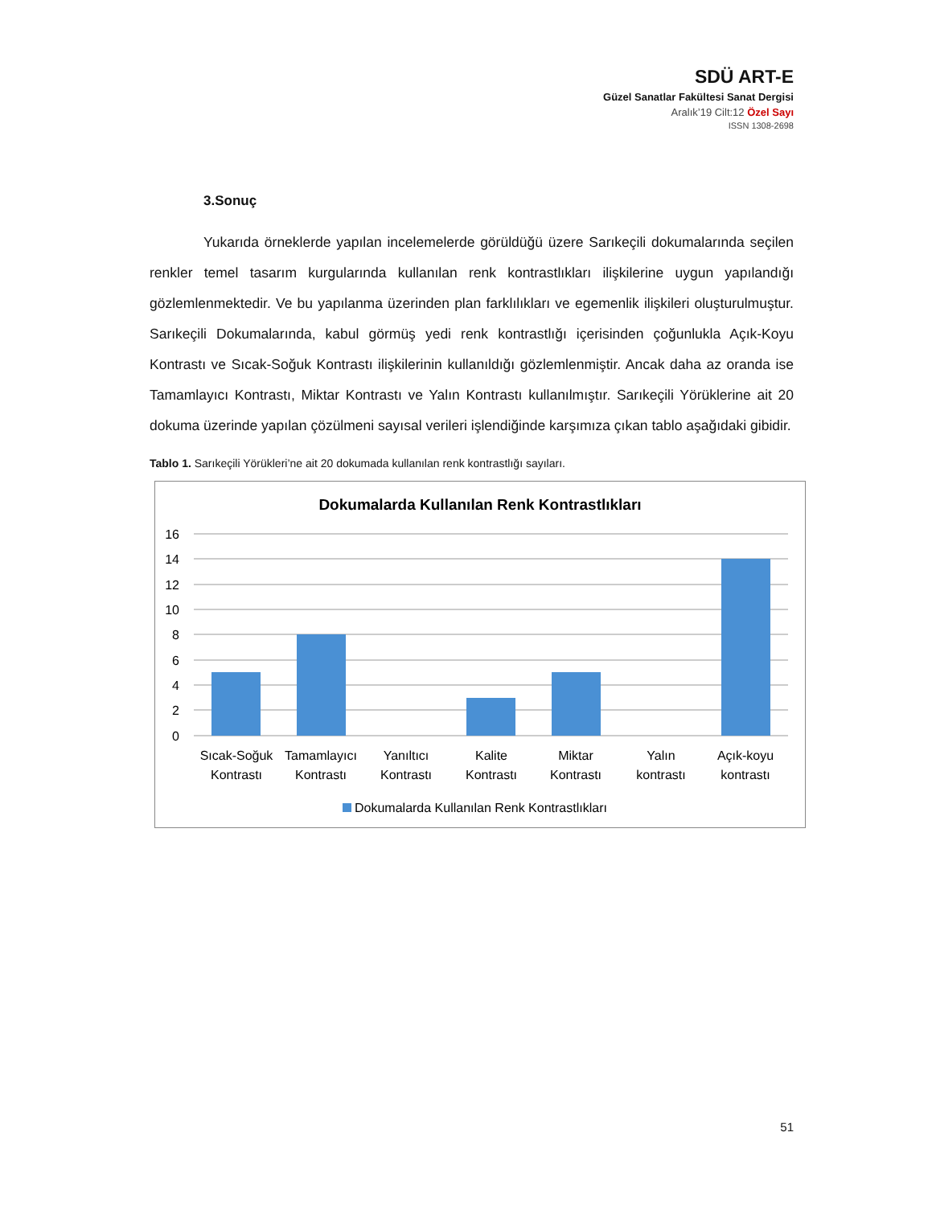SDÜ ART-E
Güzel Sanatlar Fakültesi Sanat Dergisi
Aralık’19 Cilt:12 Özel Sayı
ISSN 1308-2698
3.Sonuç
Yukarıda örneklerde yapılan incelemelerde görüldüğü üzere Sarıkeçili dokumalarında seçilen renkler temel tasarım kurgularında kullanılan renk kontrastlıkları ilişkilerine uygun yapılandığı gözlemlenmektedir. Ve bu yapılanma üzerinden plan farklılıkları ve egemenlik ilişkileri oluşturulmuştur. Sarıkeçili Dokumalarında, kabul görmüş yedi renk kontrastlığı içerisinden çoğunlukla Açık-Koyu Kontrastı ve Sıcak-Soğuk Kontrastı ilişkilerinin kullanıldığı gözlemlenmiştir. Ancak daha az oranda ise Tamamlayıcı Kontrastı, Miktar Kontrastı ve Yalın Kontrastı kullanılmıştır. Sarıkeçili Yörüklerine ait 20 dokuma üzerinde yapılan çözülmeni sayısal verileri işlendiğinde karşımıza çıkan tablo aşağıdaki gibidir.
Tablo 1. Sarıkeçili Yörükleri’ne ait 20 dokumada kullanılan renk kontrastlığı sayıları.
Dokumalarda Kullanılan Renk Kontrastlıkları
16
14
12
10
8
6
4
2
0
Sıcak-Soğuk
Kontrastı
Tamamlayıcı
Kontrastı
Yanıltıcı
Kontrastı
Kalite
Kontrastı
Miktar
Kontrastı
Yalın
kontrastı
Açık-koyu
kontrastı
Dokumalarda Kullanılan Renk Kontrastlıkları
51